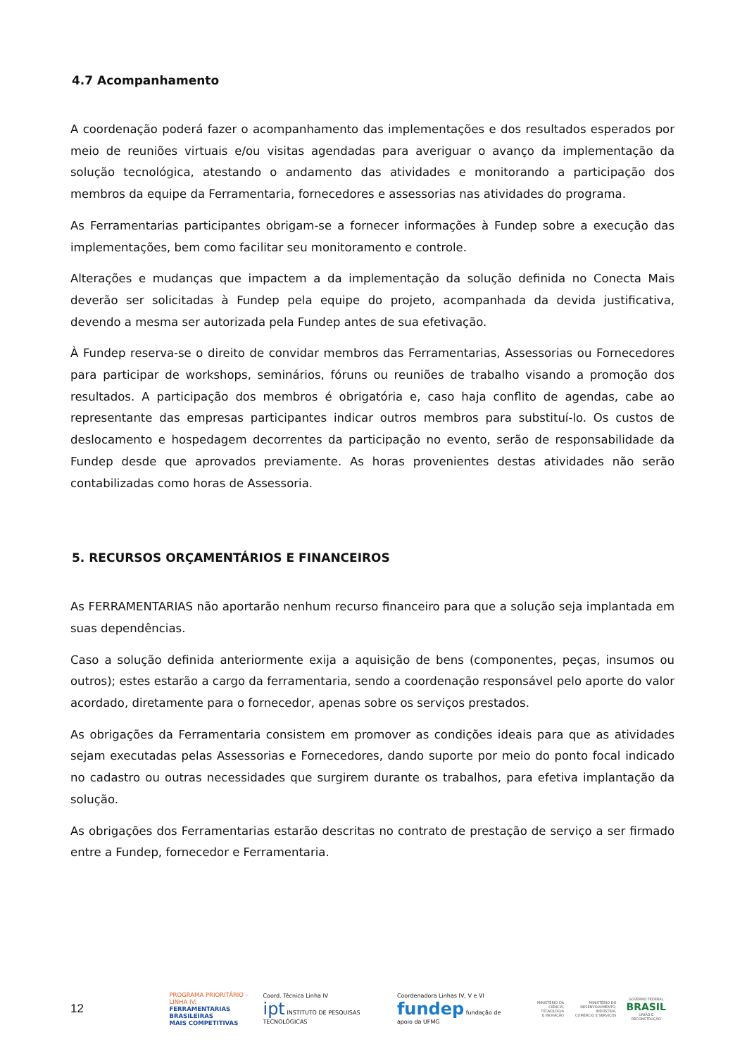4.7 Acompanhamento
A coordenação poderá fazer o acompanhamento das implementações e dos resultados esperados por meio de reuniões virtuais e/ou visitas agendadas para averiguar o avanço da implementação da solução tecnológica, atestando o andamento das atividades e monitorando a participação dos membros da equipe da Ferramentaria, fornecedores e assessorias nas atividades do programa.
As Ferramentarias participantes obrigam-se a fornecer informações à Fundep sobre a execução das implementações, bem como facilitar seu monitoramento e controle.
Alterações e mudanças que impactem a da implementação da solução definida no Conecta Mais deverão ser solicitadas à Fundep pela equipe do projeto, acompanhada da devida justificativa, devendo a mesma ser autorizada pela Fundep antes de sua efetivação.
À Fundep reserva-se o direito de convidar membros das Ferramentarias, Assessorias ou Fornecedores para participar de workshops, seminários, fóruns ou reuniões de trabalho visando a promoção dos resultados. A participação dos membros é obrigatória e, caso haja conflito de agendas, cabe ao representante das empresas participantes indicar outros membros para substituí-lo. Os custos de deslocamento e hospedagem decorrentes da participação no evento, serão de responsabilidade da Fundep desde que aprovados previamente. As horas provenientes destas atividades não serão contabilizadas como horas de Assessoria.
5. RECURSOS ORÇAMENTÁRIOS E FINANCEIROS
As FERRAMENTARIAS não aportarão nenhum recurso financeiro para que a solução seja implantada em suas dependências.
Caso a solução definida anteriormente exija a aquisição de bens (componentes, peças, insumos ou outros); estes estarão a cargo da ferramentaria, sendo a coordenação responsável pelo aporte do valor acordado, diretamente para o fornecedor, apenas sobre os serviços prestados.
As obrigações da Ferramentaria consistem em promover as condições ideais para que as atividades sejam executadas pelas Assessorias e Fornecedores, dando suporte por meio do ponto focal indicado no cadastro ou outras necessidades que surgirem durante os trabalhos, para efetiva implantação da solução.
As obrigações dos Ferramentarias estarão descritas no contrato de prestação de serviço a ser firmado entre a Fundep, fornecedor e Ferramentaria.
12
PROGRAMA PRIORITÁRIO – LINHA IV:
FERRAMENTARIAS BRASILEIRAS
MAIS COMPETITIVAS
Coord. Técnica Linha IV
ipt INSTITUTO DE PESQUISAS TECNOLÓGICAS
Coordenadora Linhas IV, V e VI
fundep fundação de apoio da UFMG
MINISTÉRIO DA
CIÊNCIA, TECNOLOGIA
E INOVAÇÃO
MINISTÉRIO DO
DESENVOLVIMENTO, INDÚSTRIA,
COMÉRCIO E SERVIÇOS
GOVERNO FEDERAL
BRASIL
UNIÃO E RECONSTRUÇÃO